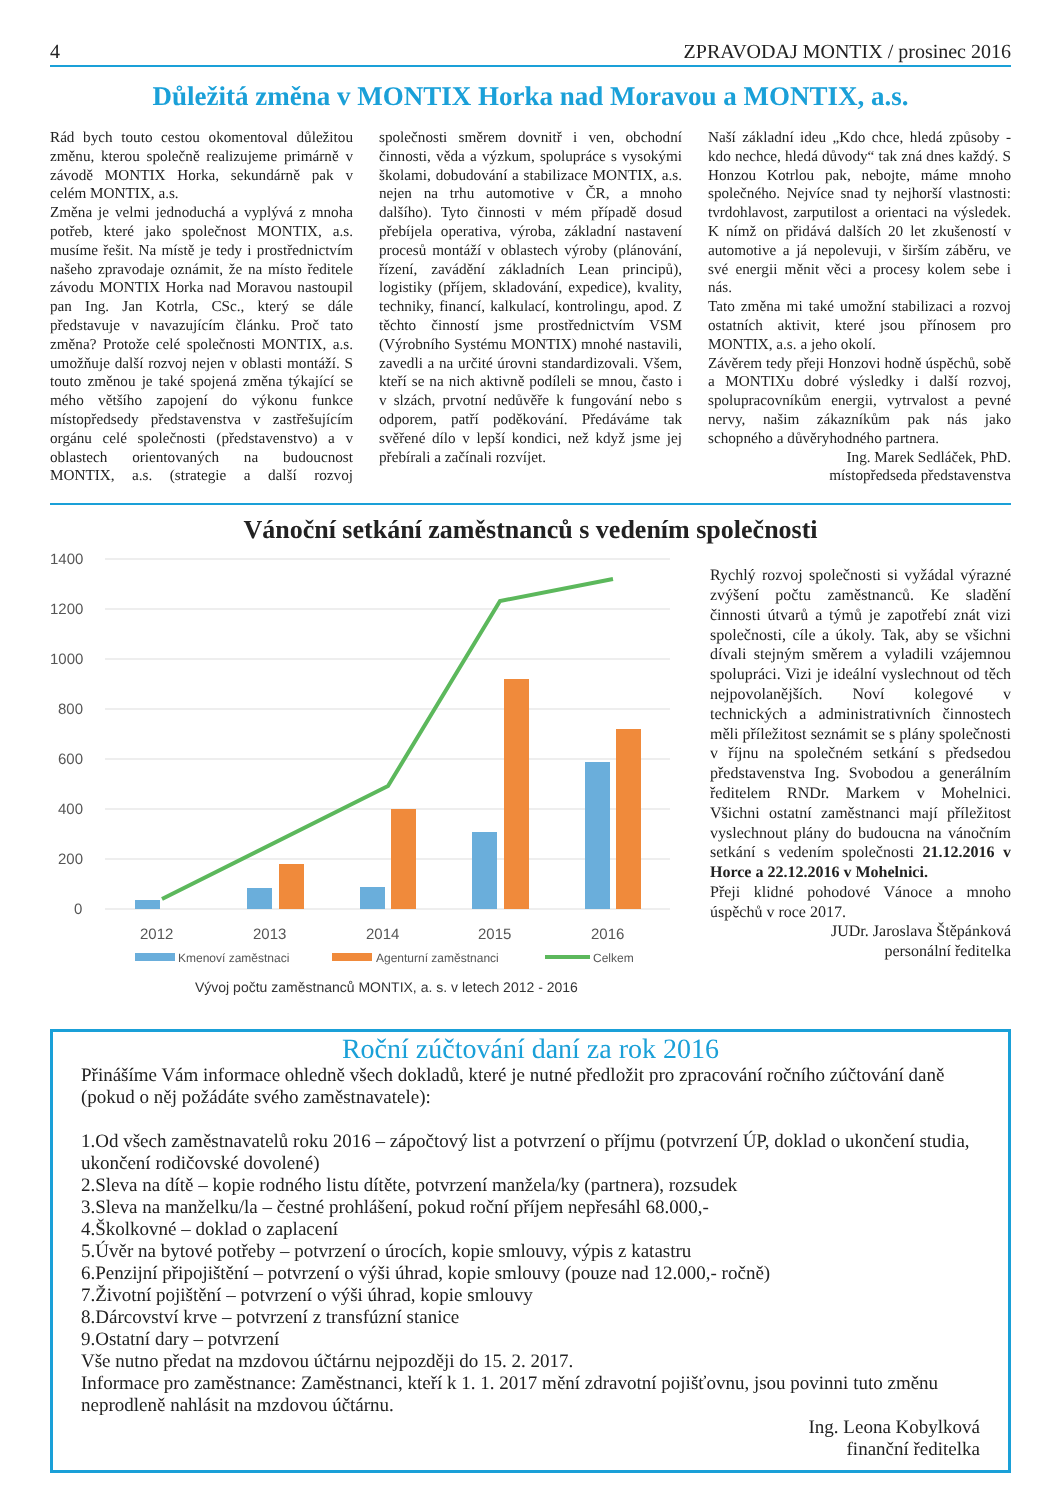4 ZPRAVODAJ MONTIX / prosinec 2016
Důležitá změna v MONTIX Horka nad Moravou a MONTIX, a.s.
Rád bych touto cestou okomentoval důležitou změnu, kterou společně realizujeme primárně v závodě MONTIX Horka, sekundárně pak v celém MONTIX, a.s.
Změna je velmi jednoduchá a vyplývá z mnoha potřeb, které jako společnost MONTIX, a.s. musíme řešit. Na místě je tedy i prostřednictvím našeho zpravodaje oznámit, že na místo ředitele závodu MONTIX Horka nad Moravou nastoupil pan Ing. Jan Kotrla, CSc., který se dále představuje v navazujícím článku. Proč tato změna? Protože celé společnosti MONTIX, a.s. umožňuje další rozvoj nejen v oblasti montáží. S touto změnou je také spojená změna týkající se mého většího zapojení do výkonu funkce místopředsedy představenstva v zastřešujícím orgánu celé společnosti (představenstvo) a v oblastech orientovaných na budoucnost MONTIX, a.s. (strategie a další rozvoj společnosti směrem dovnitř i ven, obchodní činnosti, věda a výzkum, spolupráce s vysokými školami, dobudování a stabilizace MONTIX, a.s. nejen na trhu automotive v ČR, a mnoho dalšího). Tyto činnosti v mém případě dosud přebíjela operativa, výroba, základní nastavení procesů montáží v oblastech výroby (plánování, řízení, zavádění základních Lean principů), logistiky (příjem, skladování, expedice), kvality, techniky, financí, kalkulací, kontrolingu, apod. Z těchto činností jsme prostřednictvím VSM (Výrobního Systému MONTIX) mnohé nastavili, zavedli a na určité úrovni standardizovali. Všem, kteří se na nich aktivně podíleli se mnou, často i v slzách, prvotní nedůvěře k fungování nebo s odporem, patří poděkování. Předáváme tak svěřené dílo v lepší kondici, než když jsme jej přebírali a začínali rozvíjet.
Naší základní ideu „Kdo chce, hledá způsoby - kdo nechce, hledá důvody“ tak zná dnes každý. S Honzou Kotrlou pak, nebojte, máme mnoho společného. Nejvíce snad ty nejhorší vlastnosti: tvrdohlavost, zarputilost a orientaci na výsledek. K nímž on přidává dalších 20 let zkušeností v automotive a já nepolevuji, v širším záběru, ve své energii měnit věci a procesy kolem sebe i nás.
Tato změna mi také umožní stabilizaci a rozvoj ostatních aktivit, které jsou přínosem pro MONTIX, a.s. a jeho okolí.
Závěrem tedy přeji Honzovi hodně úspěchů, sobě a MONTIXu dobré výsledky i další rozvoj, spolupracovníkům energii, vytrvalost a pevné nervy, našim zákazníkům pak nás jako schopného a důvěryhodného partnera.
Ing. Marek Sedláček, PhD.
místopředseda představenstva
Vánoční setkání zaměstnanců s vedením společnosti
1400
1200
1000
800
600
400
200
0
2012
2013
2014
2015
2016
Kmenoví zaměstnaci
Agenturní zaměstnanci
Celkem
Vývoj počtu zaměstnanců MONTIX, a. s. v letech 2012 - 2016
Rychlý rozvoj společnosti si vyžádal výrazné zvýšení počtu zaměstnanců. Ke sladění činnosti útvarů a týmů je zapotřebí znát vizi společnosti, cíle a úkoly. Tak, aby se všichni dívali stejným směrem a vyladili vzájemnou spolupráci. Vizi je ideální vyslechnout od těch nejpovolanějších. Noví kolegové v technických a administrativních činnostech měli příležitost seznámit se s plány společnosti v říjnu na společném setkání s předsedou představenstva Ing. Svobodou a generálním ředitelem RNDr. Markem v Mohelnici. Všichni ostatní zaměstnanci mají příležitost vyslechnout plány do budoucna na vánočním setkání s vedením společnosti 21.12.2016 v Horce a 22.12.2016 v Mohelnici.
Přeji klidné pohodové Vánoce a mnoho úspěchů v roce 2017.
JUDr. Jaroslava Štěpánková
personální ředitelka
Roční zúčtování daní za rok 2016
Přinášíme Vám informace ohledně všech dokladů, které je nutné předložit pro zpracování ročního zúčtování daně (pokud o něj požádáte svého zaměstnavatele):
1.Od všech zaměstnavatelů roku 2016 – zápočtový list a potvrzení o příjmu (potvrzení ÚP, doklad o ukončení studia, ukončení rodičovské dovolené)
2.Sleva na dítě – kopie rodného listu dítěte, potvrzení manžela/ky (partnera), rozsudek
3.Sleva na manželku/la – čestné prohlášení, pokud roční příjem nepřesáhl 68.000,-
4.Školkovné – doklad o zaplacení
5.Úvěr na bytové potřeby – potvrzení o úrocích, kopie smlouvy, výpis z katastru
6.Penzijní připojištění – potvrzení o výši úhrad, kopie smlouvy (pouze nad 12.000,- ročně)
7.Životní pojištění – potvrzení o výši úhrad, kopie smlouvy
8.Dárcovství krve – potvrzení z transfúzní stanice
9.Ostatní dary – potvrzení
Vše nutno předat na mzdovou účtárnu nejpozději do 15. 2. 2017.
Informace pro zaměstnance: Zaměstnanci, kteří k 1. 1. 2017 mění zdravotní pojišťovnu, jsou povinni tuto změnu neprodleně nahlásit na mzdovou účtárnu.
Ing. Leona Kobylková
finanční ředitelka